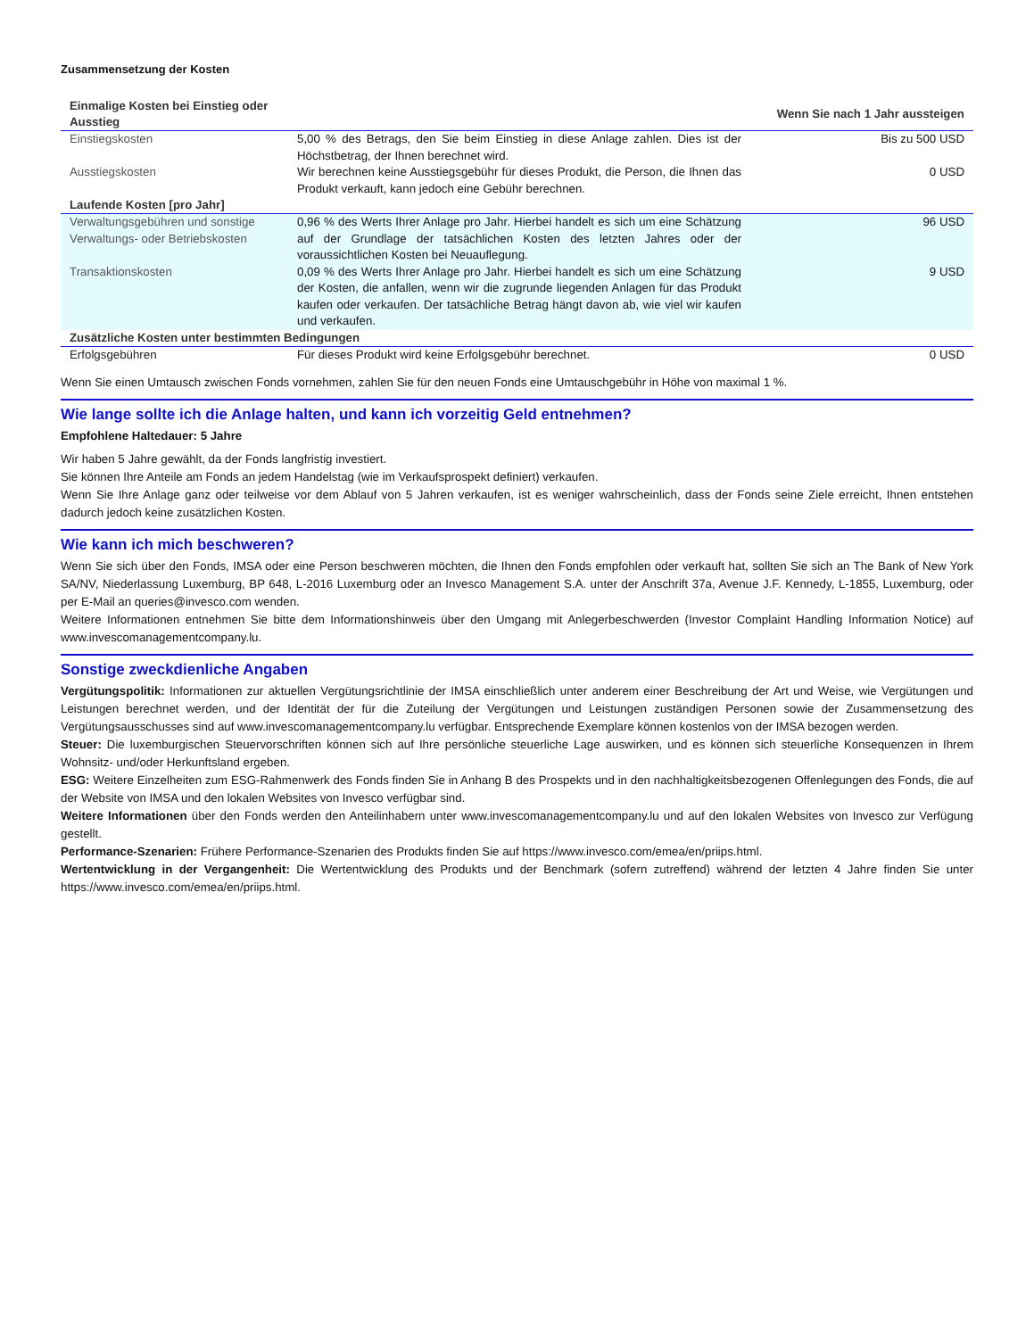Zusammensetzung der Kosten
| Einmalige Kosten bei Einstieg oder Ausstieg | | Wenn Sie nach 1 Jahr aussteigen |
| --- | --- | --- |
| Einstiegskosten | 5,00 % des Betrags, den Sie beim Einstieg in diese Anlage zahlen. Dies ist der Höchstbetrag, der Ihnen berechnet wird. | Bis zu 500 USD |
| Ausstiegskosten | Wir berechnen keine Ausstiegsgebühr für dieses Produkt, die Person, die Ihnen das Produkt verkauft, kann jedoch eine Gebühr berechnen. | 0 USD |
| Laufende Kosten [pro Jahr] | | |
| Verwaltungsgebühren und sonstige Verwaltungs- oder Betriebskosten | 0,96 % des Werts Ihrer Anlage pro Jahr. Hierbei handelt es sich um eine Schätzung auf der Grundlage der tatsächlichen Kosten des letzten Jahres oder der voraussichtlichen Kosten bei Neuauflegung. | 96 USD |
| Transaktionskosten | 0,09 % des Werts Ihrer Anlage pro Jahr. Hierbei handelt es sich um eine Schätzung der Kosten, die anfallen, wenn wir die zugrunde liegenden Anlagen für das Produkt kaufen oder verkaufen. Der tatsächliche Betrag hängt davon ab, wie viel wir kaufen und verkaufen. | 9 USD |
| Zusätzliche Kosten unter bestimmten Bedingungen | | |
| Erfolgsgebühren | Für dieses Produkt wird keine Erfolgsgebühr berechnet. | 0 USD |
Wenn Sie einen Umtausch zwischen Fonds vornehmen, zahlen Sie für den neuen Fonds eine Umtauschgebühr in Höhe von maximal 1 %.
Wie lange sollte ich die Anlage halten, und kann ich vorzeitig Geld entnehmen?
Empfohlene Haltedauer: 5 Jahre
Wir haben 5 Jahre gewählt, da der Fonds langfristig investiert.
Sie können Ihre Anteile am Fonds an jedem Handelstag (wie im Verkaufsprospekt definiert) verkaufen.
Wenn Sie Ihre Anlage ganz oder teilweise vor dem Ablauf von 5 Jahren verkaufen, ist es weniger wahrscheinlich, dass der Fonds seine Ziele erreicht, Ihnen entstehen dadurch jedoch keine zusätzlichen Kosten.
Wie kann ich mich beschweren?
Wenn Sie sich über den Fonds, IMSA oder eine Person beschweren möchten, die Ihnen den Fonds empfohlen oder verkauft hat, sollten Sie sich an The Bank of New York SA/NV, Niederlassung Luxemburg, BP 648, L-2016 Luxemburg oder an Invesco Management S.A. unter der Anschrift 37a, Avenue J.F. Kennedy, L-1855, Luxemburg, oder per E-Mail an queries@invesco.com wenden.
Weitere Informationen entnehmen Sie bitte dem Informationshinweis über den Umgang mit Anlegerbeschwerden (Investor Complaint Handling Information Notice) auf www.invescomanagementcompany.lu.
Sonstige zweckdienliche Angaben
Vergütungspolitik: Informationen zur aktuellen Vergütungsrichtlinie der IMSA einschließlich unter anderem einer Beschreibung der Art und Weise, wie Vergütungen und Leistungen berechnet werden, und der Identität der für die Zuteilung der Vergütungen und Leistungen zuständigen Personen sowie der Zusammensetzung des Vergütungsausschusses sind auf www.invescomanagementcompany.lu verfügbar. Entsprechende Exemplare können kostenlos von der IMSA bezogen werden.
Steuer: Die luxemburgischen Steuervorschriften können sich auf Ihre persönliche steuerliche Lage auswirken, und es können sich steuerliche Konsequenzen in Ihrem Wohnsitz- und/oder Herkunftsland ergeben.
ESG: Weitere Einzelheiten zum ESG-Rahmenwerk des Fonds finden Sie in Anhang B des Prospekts und in den nachhaltigkeitsbezogenen Offenlegungen des Fonds, die auf der Website von IMSA und den lokalen Websites von Invesco verfügbar sind.
Weitere Informationen über den Fonds werden den Anteilinhabern unter www.invescomanagementcompany.lu und auf den lokalen Websites von Invesco zur Verfügung gestellt.
Performance-Szenarien: Frühere Performance-Szenarien des Produkts finden Sie auf https://www.invesco.com/emea/en/priips.html.
Wertentwicklung in der Vergangenheit: Die Wertentwicklung des Produkts und der Benchmark (sofern zutreffend) während der letzten 4 Jahre finden Sie unter https://www.invesco.com/emea/en/priips.html.